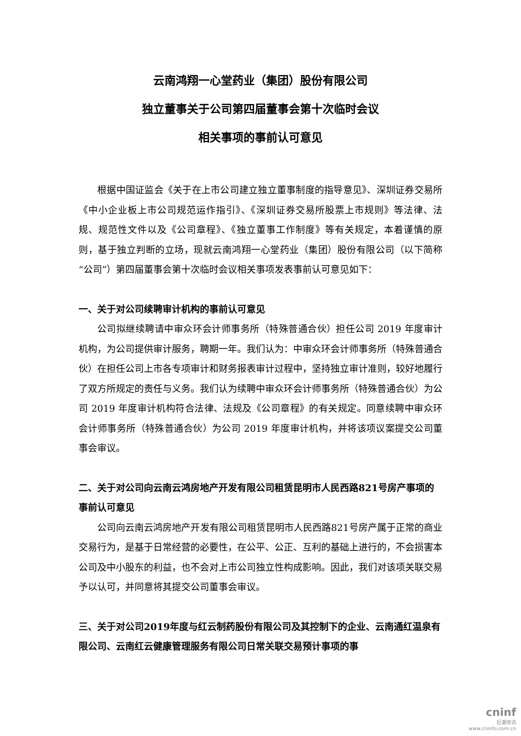云南鸿翔一心堂药业（集团）股份有限公司
独立董事关于公司第四届董事会第十次临时会议
相关事项的事前认可意见
根据中国证监会《关于在上市公司建立独立董事制度的指导意见》、深圳证券交易所《中小企业板上市公司规范运作指引》、《深圳证券交易所股票上市规则》等法律、法规、规范性文件以及《公司章程》、《独立董事工作制度》等有关规定，本着谨慎的原则，基于独立判断的立场，现就云南鸿翔一心堂药业（集团）股份有限公司（以下简称“公司”）第四届董事会第十次临时会议相关事项发表事前认可意见如下：
一、关于对公司续聘审计机构的事前认可意见
公司拟继续聘请中审众环会计师事务所（特殊普通合伙）担任公司 2019 年度审计机构，为公司提供审计服务，聘期一年。我们认为：中审众环会计师事务所（特殊普通合伙）在担任公司上市各专项审计和财务报表审计过程中，坚持独立审计准则，较好地履行了双方所规定的责任与义务。我们认为续聘中审众环会计师事务所（特殊普通合伙）为公司 2019 年度审计机构符合法律、法规及《公司章程》的有关规定。同意续聘中审众环会计师事务所（特殊普通合伙）为公司 2019 年度审计机构，并将该项议案提交公司董事会审议。
二、关于对公司向云南云鸿房地产开发有限公司租赁昆明市人民西路821号房产事项的事前认可意见
公司向云南云鸿房地产开发有限公司租赁昆明市人民西路821号房产属于正常的商业交易行为，是基于日常经营的必要性，在公平、公正、互利的基础上进行的，不会损害本公司及中小股东的利益，也不会对上市公司独立性构成影响。因此，我们对该项关联交易予以认可，并同意将其提交公司董事会审议。
三、关于对公司2019年度与红云制药股份有限公司及其控制下的企业、云南通红温泉有限公司、云南红云健康管理服务有限公司日常关联交易预计事项的事
cninf
巨潮资讯
www.cninfo.com.cn